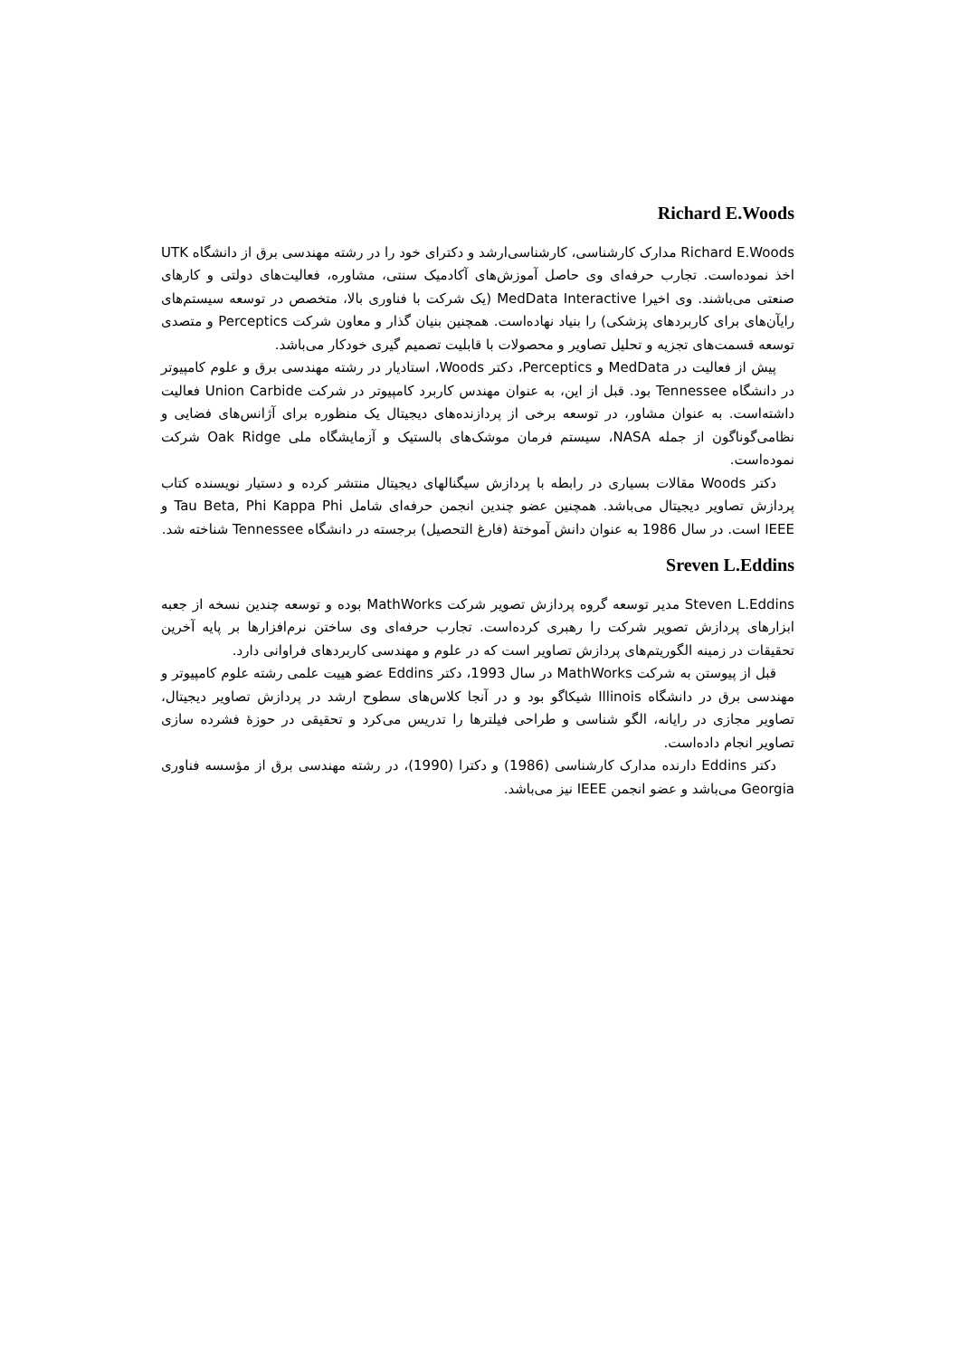Richard E.Woods
Richard E.Woods مدارک کارشناسی، کارشناسی‌ارشد و دکترای خود را در رشته مهندسی برق از دانشگاه UTK اخذ نموده‌است. تجارب حرفه‌ای وی حاصل آموزش‌های آکادمیک سنتی، مشاوره، فعالیت‌های دولتی و کارهای صنعتی می‌باشند. وی اخیرا MedData Interactive (یک شرکت با فناوری بالا، متخصص در توسعه سیستم‌های رایآن‌های برای کاربردهای پزشکی) را بنیاد نهاده‌است. همچنین بنیان گذار و معاون شرکت Perceptics و متصدی توسعه قسمت‌های تجزیه و تحلیل تصاویر و محصولات با قابلیت تصمیم گیری خودکار می‌باشد.
پیش از فعالیت در MedData و Perceptics، دکتر Woods، استادیار در رشته مهندسی برق و علوم کامپیوتر در دانشگاه Tennessee بود. قبل از این، به عنوان مهندس کاربرد کامپیوتر در شرکت Union Carbide فعالیت داشته‌است. به عنوان مشاور، در توسعه برخی از پردازنده‌های دیجیتال یک منظوره برای آژانس‌های فضایی و نظامی‌گوناگون از جمله NASA، سیستم فرمان موشک‌های بالستیک و آزمایشگاه ملی Oak Ridge شرکت نموده‌است.
دکتر Woods مقالات بسیاری در رابطه با پردازش سیگنالهای دیجیتال منتشر کرده و دستیار نویسنده کتاب پردازش تصاویر دیجیتال می‌باشد. همچنین عضو چندین انجمن حرفه‌ای شامل Tau Beta, Phi Kappa Phi و IEEE است. در سال 1986 به عنوان دانش آموختهٔ (فارغ التحصیل) برجسته در دانشگاه Tennessee شناخته شد.
Sreven L.Eddins
Steven L.Eddins مدیر توسعه گروه پردازش تصویر شرکت MathWorks بوده و توسعه چندین نسخه از جعبه ابزارهای پردازش تصویر شرکت را رهبری کرده‌است. تجارب حرفه‌ای وی ساختن نرم‌افزارها بر پایه آخرین تحقیقات در زمینه الگوریتم‌های پردازش تصاویر است که در علوم و مهندسی کاربردهای فراوانی دارد.
قبل از پیوستن به شرکت MathWorks در سال 1993، دکتر Eddins عضو هییت علمی رشته علوم کامپیوتر و مهندسی برق در دانشگاه Illinois شیکاگو بود و در آنجا کلاس‌های سطوح ارشد در پردازش تصاویر دیجیتال، تصاویر مجازی در رایانه، الگو شناسی و طراحی فیلترها را تدریس می‌کرد و تحقیقی در حوزهٔ فشرده سازی تصاویر انجام داده‌است.
دکتر Eddins دارنده مدارک کارشناسی (1986) و دکترا (1990)، در رشته مهندسی برق از مؤسسه فناوری Georgia می‌باشد و عضو انجمن IEEE نیز می‌باشد.